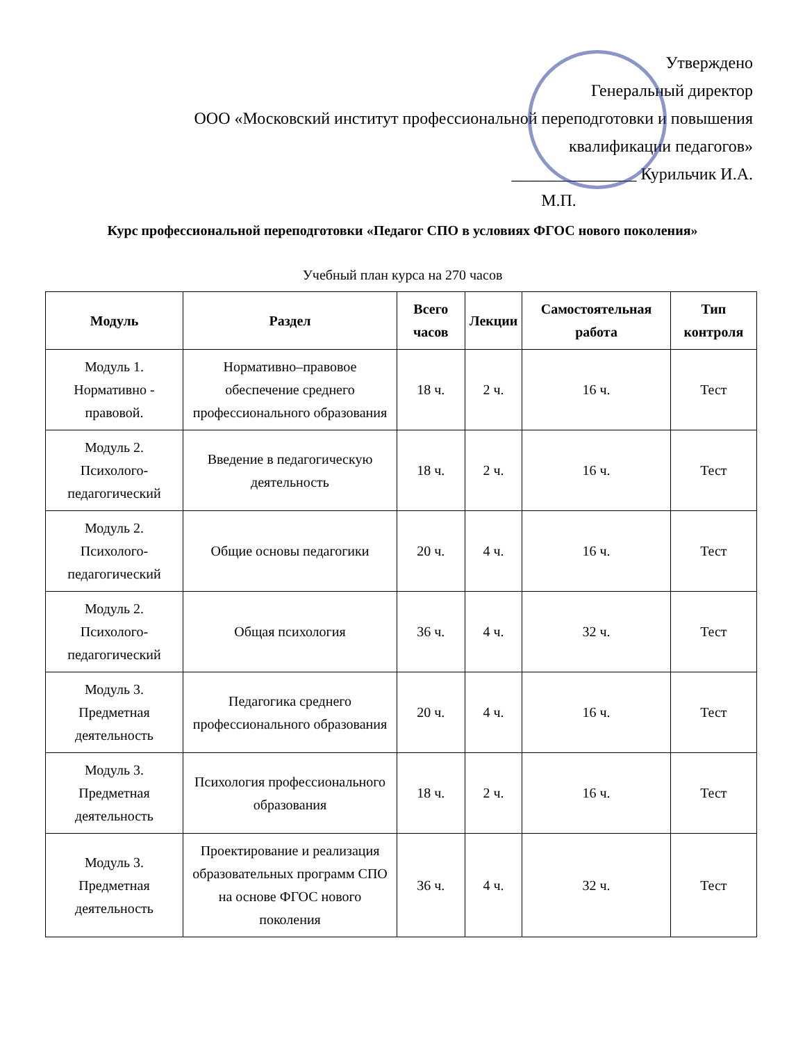Утверждено
Генеральный директор
ООО «Московский институт профессиональной переподготовки и повышения квалификации педагогов»
_______________ Курильчик И.А.
М.П.
Курс профессиональной переподготовки «Педагог СПО в условиях ФГОС нового поколения»
Учебный план курса на 270 часов
| Модуль | Раздел | Всего часов | Лекции | Самостоятельная работа | Тип контроля |
| --- | --- | --- | --- | --- | --- |
| Модуль 1. Нормативно - правовой. | Нормативно–правовое обеспечение среднего профессионального образования | 18 ч. | 2 ч. | 16 ч. | Тест |
| Модуль 2. Психолого-педагогический | Введение в педагогическую деятельность | 18 ч. | 2 ч. | 16 ч. | Тест |
| Модуль 2. Психолого-педагогический | Общие основы педагогики | 20 ч. | 4 ч. | 16 ч. | Тест |
| Модуль 2. Психолого-педагогический | Общая психология | 36 ч. | 4 ч. | 32 ч. | Тест |
| Модуль 3. Предметная деятельность | Педагогика среднего профессионального образования | 20 ч. | 4 ч. | 16 ч. | Тест |
| Модуль 3. Предметная деятельность | Психология профессионального образования | 18 ч. | 2 ч. | 16 ч. | Тест |
| Модуль 3. Предметная деятельность | Проектирование и реализация образовательных программ СПО на основе ФГОС нового поколения | 36 ч. | 4 ч. | 32 ч. | Тест |